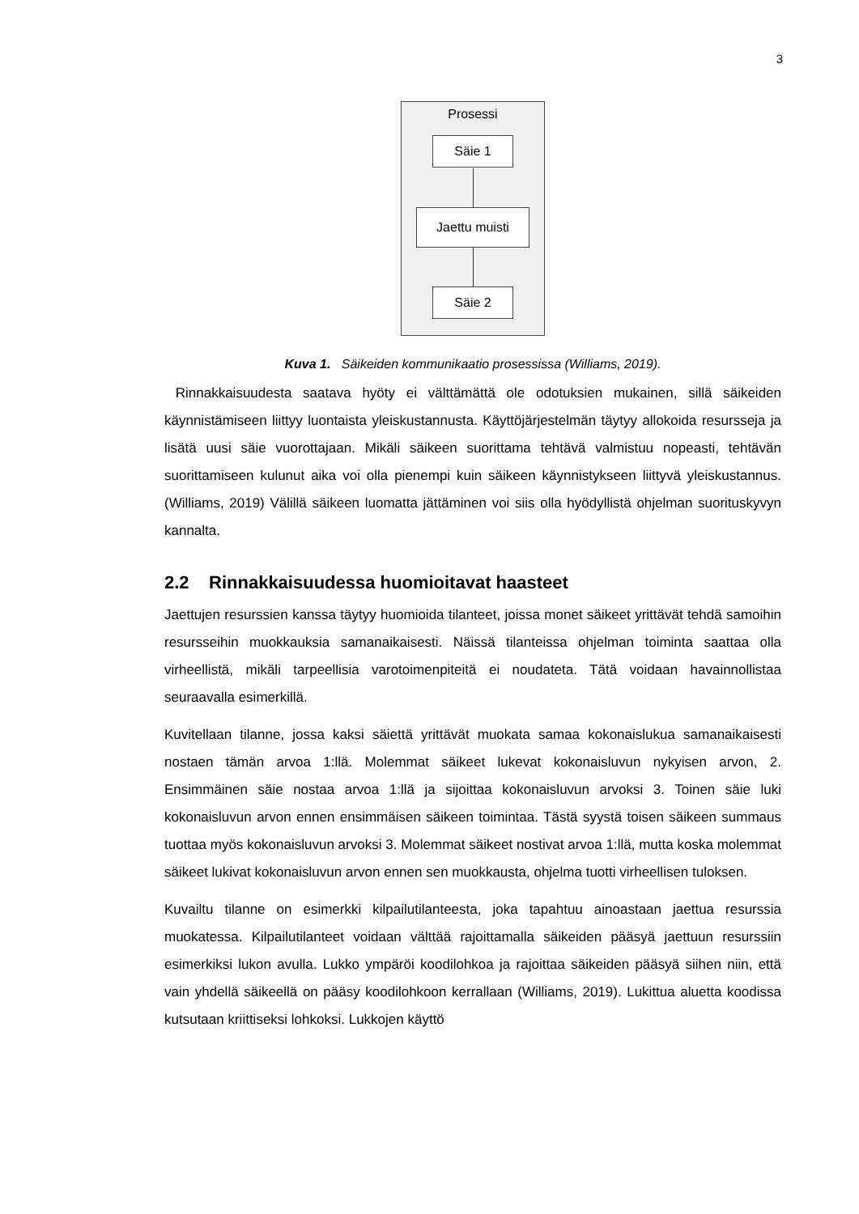3
Prosessi
Säie 1
Jaettu muisti
Säie 2
Kuva 1. Säikeiden kommunikaatio prosessissa (Williams, 2019).
Rinnakkaisuudesta saatava hyöty ei välttämättä ole odotuksien mukainen, sillä säikeiden käynnistämiseen liittyy luontaista yleiskustannusta. Käyttöjärjestelmän täytyy allokoida resursseja ja lisätä uusi säie vuorottajaan. Mikäli säikeen suorittama tehtävä valmistuu nopeasti, tehtävän suorittamiseen kulunut aika voi olla pienempi kuin säikeen käynnistykseen liittyvä yleiskustannus. (Williams, 2019) Välillä säikeen luomatta jättäminen voi siis olla hyödyllistä ohjelman suorituskyvyn kannalta.
2.2 Rinnakkaisuudessa huomioitavat haasteet
Jaettujen resurssien kanssa täytyy huomioida tilanteet, joissa monet säikeet yrittävät tehdä samoihin resursseihin muokkauksia samanaikaisesti. Näissä tilanteissa ohjelman toiminta saattaa olla virheellistä, mikäli tarpeellisia varotoimenpiteitä ei noudateta. Tätä voidaan havainnollistaa seuraavalla esimerkillä.
Kuvitellaan tilanne, jossa kaksi säiettä yrittävät muokata samaa kokonaislukua samanaikaisesti nostaen tämän arvoa 1:llä. Molemmat säikeet lukevat kokonaisluvun nykyisen arvon, 2. Ensimmäinen säie nostaa arvoa 1:llä ja sijoittaa kokonaisluvun arvoksi 3. Toinen säie luki kokonaisluvun arvon ennen ensimmäisen säikeen toimintaa. Tästä syystä toisen säikeen summaus tuottaa myös kokonaisluvun arvoksi 3. Molemmat säikeet nostivat arvoa 1:llä, mutta koska molemmat säikeet lukivat kokonaisluvun arvon ennen sen muokkausta, ohjelma tuotti virheellisen tuloksen.
Kuvailtu tilanne on esimerkki kilpailutilanteesta, joka tapahtuu ainoastaan jaettua resurssia muokatessa. Kilpailutilanteet voidaan välttää rajoittamalla säikeiden pääsyä jaettuun resurssiin esimerkiksi lukon avulla. Lukko ympäröi koodilohkoa ja rajoittaa säikeiden pääsyä siihen niin, että vain yhdellä säikeellä on pääsy koodilohkoon kerrallaan (Williams, 2019). Lukittua aluetta koodissa kutsutaan kriittiseksi lohkoksi. Lukkojen käyttö